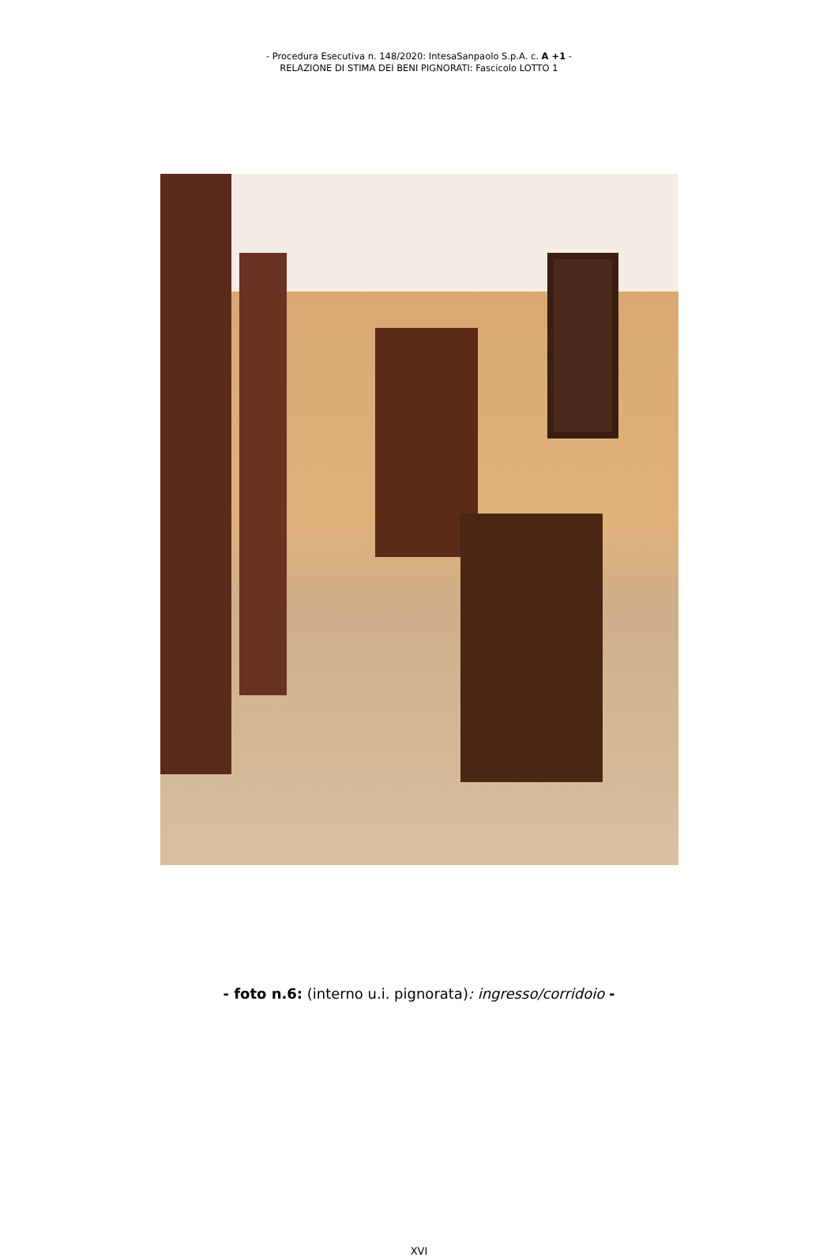- Procedura Esecutiva n. 148/2020: IntesaSanpaolo S.p.A. c. A +1 -
RELAZIONE DI STIMA DEI BENI PIGNORATI: Fascicolo LOTTO 1
- foto n.6: (interno u.i. pignorata): ingresso/corridoio -
XVI